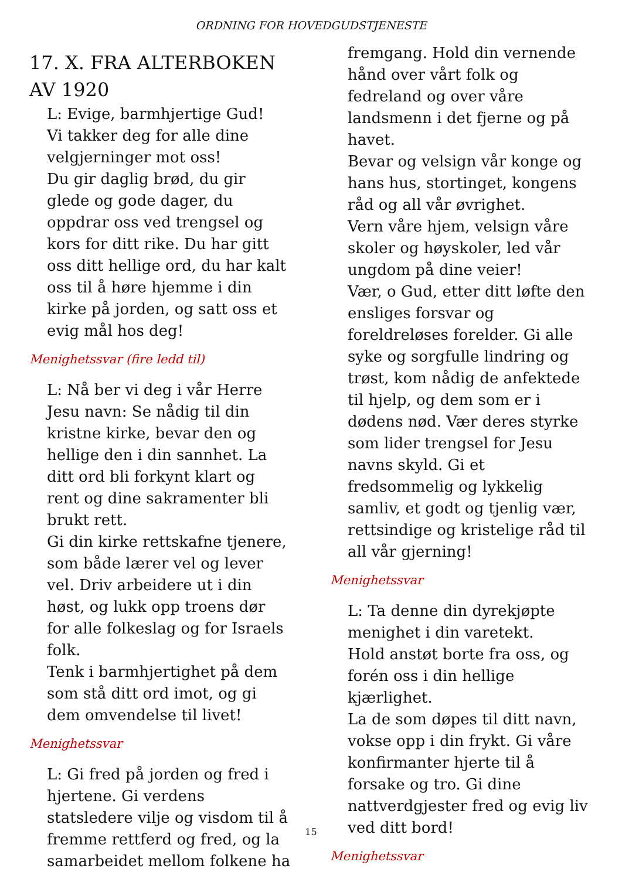ORDNING FOR HOVEDGUDSTJENESTE
17. X. FRA ALTERBOKEN AV 1920
L: Evige, barmhjertige Gud!
Vi takker deg for alle dine velgjerninger mot oss!
Du gir daglig brød, du gir glede og gode dager, du oppdrar oss ved trengsel og kors for ditt rike. Du har gitt oss ditt hellige ord, du har kalt oss til å høre hjemme i din kirke på jorden, og satt oss et evig mål hos deg!
Menighetssvar (fire ledd til)
L: Nå ber vi deg i vår Herre Jesu navn: Se nådig til din kristne kirke, bevar den og hellige den i din sannhet. La ditt ord bli forkynt klart og rent og dine sakramenter bli brukt rett.
Gi din kirke rettskafne tjenere, som både lærer vel og lever vel. Driv arbeidere ut i din høst, og lukk opp troens dør for alle folkeslag og for Israels folk.
Tenk i barmhjertighet på dem som stå ditt ord imot, og gi dem omvendelse til livet!
Menighetssvar
L: Gi fred på jorden og fred i hjertene. Gi verdens statsledere vilje og visdom til å fremme rettferd og fred, og la samarbeidet mellom folkene ha
fremgang. Hold din vernende hånd over vårt folk og fedreland og over våre landsmenn i det fjerne og på havet.
Bevar og velsign vår konge og hans hus, stortinget, kongens råd og all vår øvrighet.
Vern våre hjem, velsign våre skoler og høyskoler, led vår ungdom på dine veier!
Vær, o Gud, etter ditt løfte den ensliges forsvar og foreldreløses forelder. Gi alle syke og sorgfulle lindring og trøst, kom nådig de anfektede til hjelp, og dem som er i dødens nød. Vær deres styrke som lider trengsel for Jesu navns skyld. Gi et fredsommelig og lykkelig samliv, et godt og tjenlig vær, rettsindige og kristelige råd til all vår gjerning!
Menighetssvar
L: Ta denne din dyrekjøpte menighet i din varetekt.
Hold anstøt borte fra oss, og forén oss i din hellige kjærlighet.
La de som døpes til ditt navn, vokse opp i din frykt. Gi våre konfirmanter hjerte til å forsake og tro. Gi dine nattverdgjester fred og evig liv ved ditt bord!
Menighetssvar
15